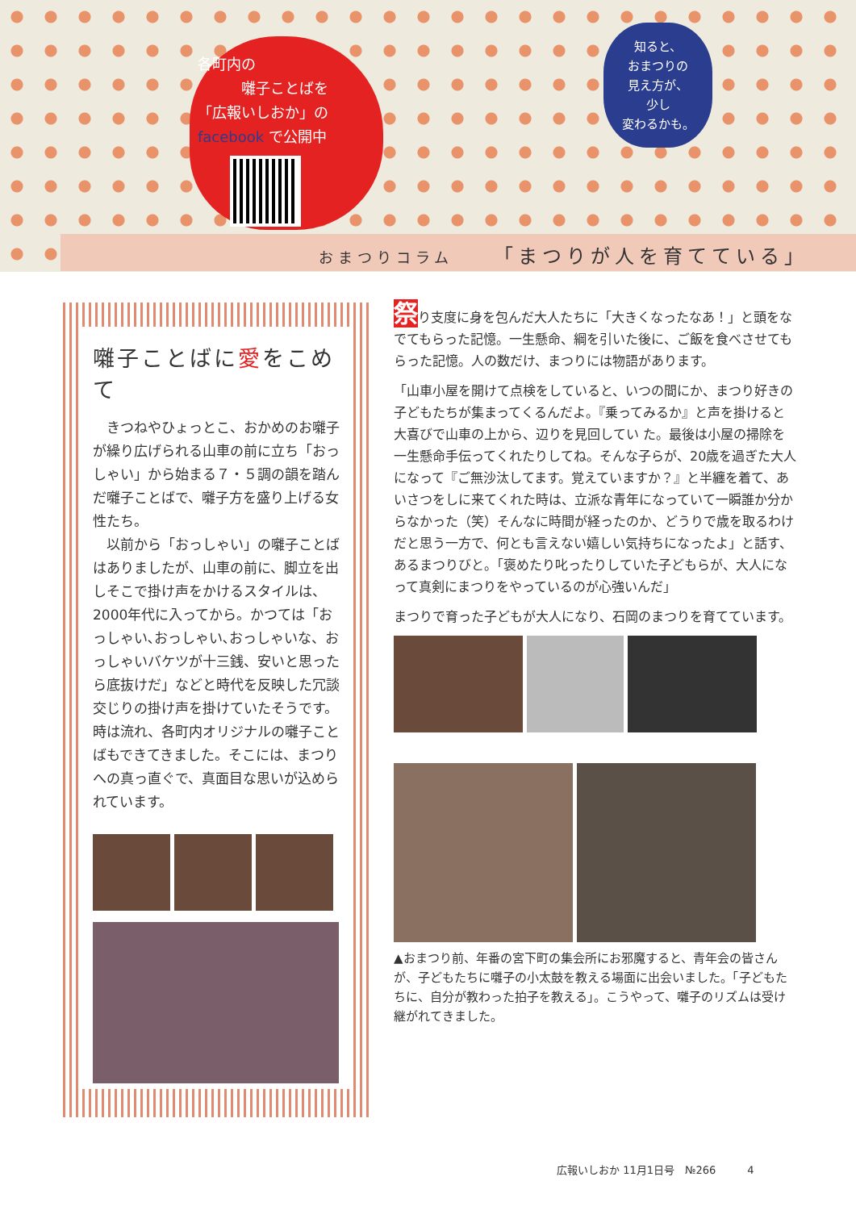各町内の
　　　囃子ことばを
「広報いしおか」の
facebook で公開中
知ると、
おまつりの
見え方が、
少し
変わるかも。
おまつりコラム 「まつりが人を育てている」
囃子ことばに愛をこめて
きつねやひょっとこ、おかめのお囃子が繰り広げられる山車の前に立ち「おっしゃい」から始まる７・５調の韻を踏んだ囃子ことばで、囃子方を盛り上げる女性たち。
以前から「おっしゃい」の囃子ことばはありましたが、山車の前に、脚立を出しそこで掛け声をかけるスタイルは、2000年代に入ってから。かつては「おっしゃい､おっしゃい､おっしゃいな、おっしゃいバケツが十三銭、安いと思ったら底抜けだ」などと時代を反映した冗談交じりの掛け声を掛けていたそうです。時は流れ、各町内オリジナルの囃子ことばもできてきました。そこには、まつりへの真っ直ぐで、真面目な思いが込められています。
祭り支度に身を包んだ大人たちに「大きくなったなあ！」と頭をなでてもらった記憶。一生懸命、綱を引いた後に、ご飯を食べさせてもらった記憶。人の数だけ、まつりには物語があります。
「山車小屋を開けて点検をしていると、いつの間にか、まつり好きの子どもたちが集まってくるんだよ。『乗ってみるか』と声を掛けると大喜びで山車の上から、辺りを見回してい た。最後は小屋の掃除を一生懸命手伝ってくれたりしてね。そんな子らが、20歳を過ぎた大人になって『ご無沙汰してます。覚えていますか？』と半纏を着て、あいさつをしに来てくれた時は、立派な青年になっていて一瞬誰か分からなかった（笑）そんなに時間が経ったのか、どうりで歳を取るわけだと思う一方で、何とも言えない嬉しい気持ちになったよ」と話す、あるまつりびと。「褒めたり叱ったりしていた子どもらが、大人になって真剣にまつりをやっているのが心強いんだ」
まつりで育った子どもが大人になり、石岡のまつりを育てています。
▲おまつり前、年番の宮下町の集会所にお邪魔すると、青年会の皆さんが、子どもたちに囃子の小太鼓を教える場面に出会いました。「子どもたちに、自分が教わった拍子を教える」。こうやって、囃子のリズムは受け継がれてきました。
広報いしおか 11月1日号　№266　　　4